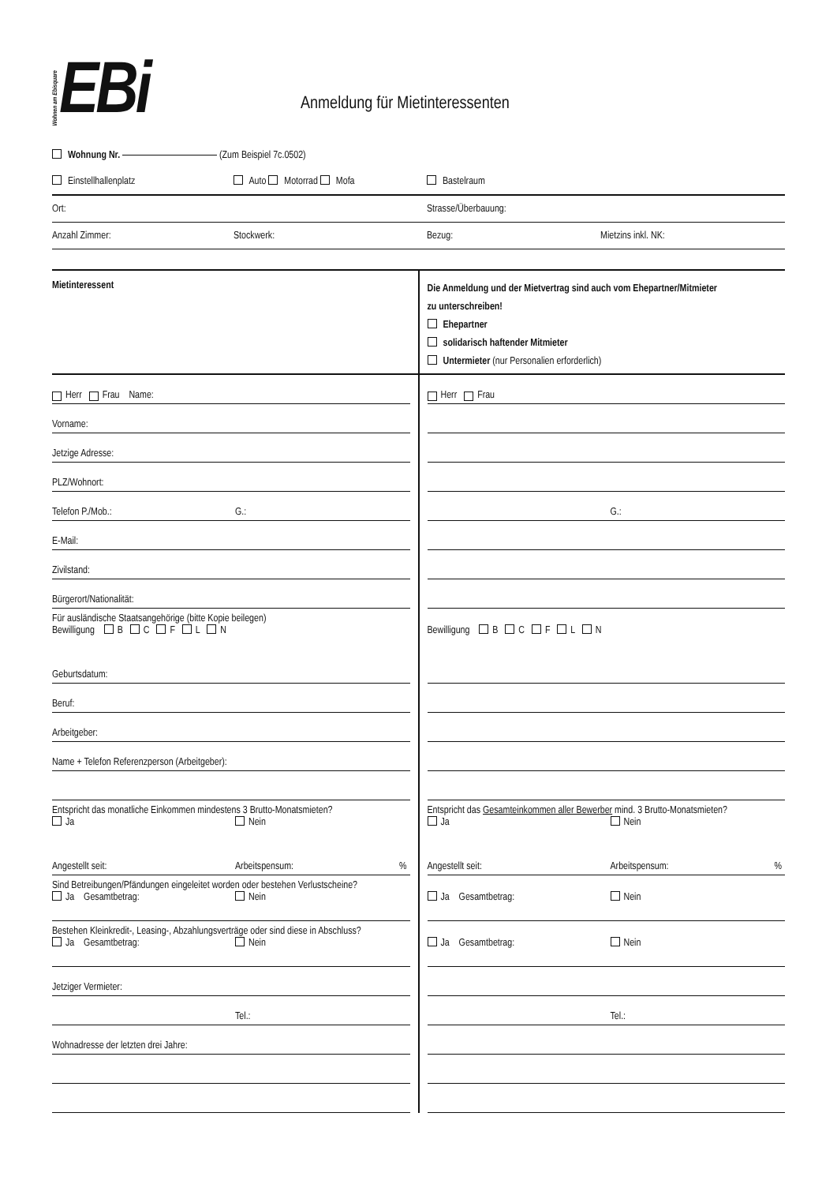Wohnen am Ebisquare EBi
Anmeldung für Mietinteressenten
Wohnung Nr. (Zum Beispiel 7c.0502)
Einstellhallenplatz Auto Motorrad Mofa Bastelraum
Ort: Strasse/Überbauung:
Anzahl Zimmer: Stockwerk: Bezug: Mietzins inkl. NK:
Mietinteressent
Die Anmeldung und der Mietvertrag sind auch vom Ehepartner/Mitmieter
zu unterschreiben!
Ehepartner
solidarisch haftender Mitmieter
Untermieter (nur Personalien erforderlich)
Herr Frau Name:
Vorname:
Jetzige Adresse:
PLZ/Wohnort:
Telefon P./Mob.: G.:
E-Mail:
Zivilstand:
Bürgerort/Nationalität:
Für ausländische Staatsangehörige (bitte Kopie beilegen)
Bewilligung B C F L N
Geburtsdatum:
Beruf:
Arbeitgeber:
Name + Telefon Referenzperson (Arbeitgeber):
Entspricht das monatliche Einkommen mindestens 3 Brutto-Monatsmieten?
Ja Nein
Angestellt seit: Arbeitspensum:%
Sind Betreibungen/Pfändungen eingeleitet worden oder bestehen Verlustscheine?
Ja Gesamtbetrag: Nein
Bestehen Kleinkredit-, Leasing-, Abzahlungsverträge oder sind diese in Abschluss?
Ja Gesamtbetrag: Nein
Jetziger Vermieter:
Tel.:
Wohnadresse der letzten drei Jahre:
Herr Frau
G.:
Bewilligung B C F L N
Entspricht das Gesamteinkommen aller Bewerber mind. 3 Brutto-Monatsmieten?
Ja Nein
Angestellt seit: Arbeitspensum:%
Ja Gesamtbetrag: Nein
Ja Gesamtbetrag: Nein
Tel.: